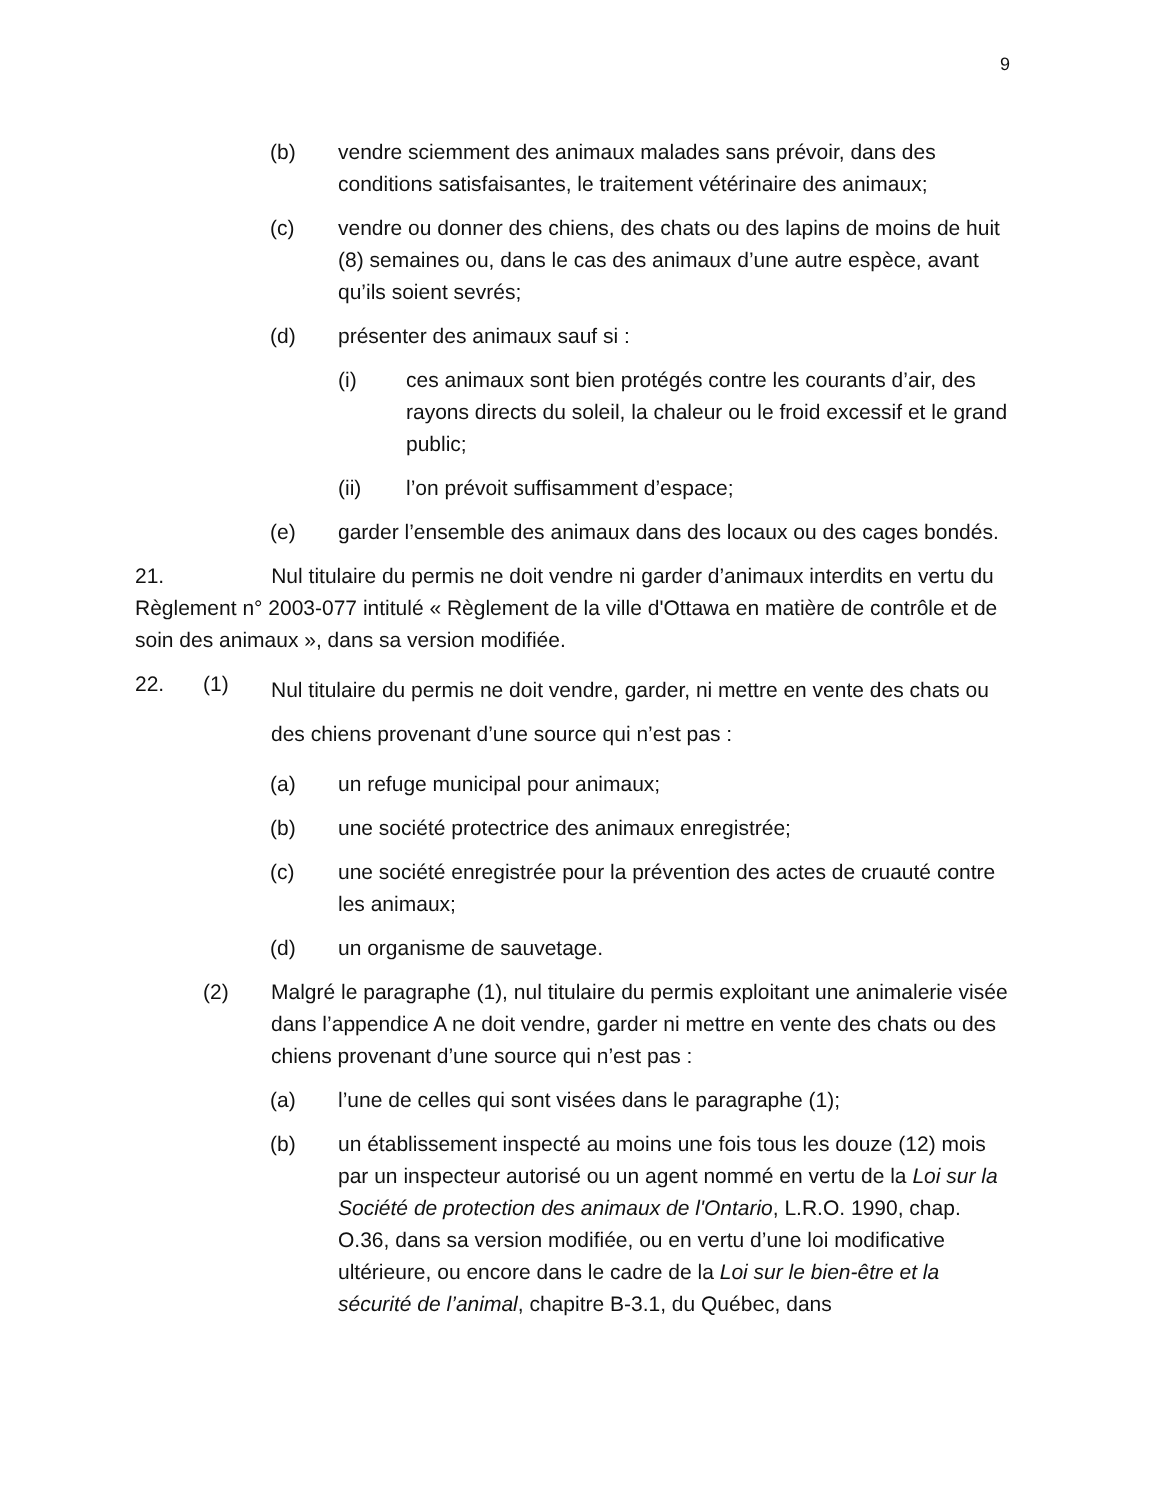9
(b) vendre sciemment des animaux malades sans prévoir, dans des conditions satisfaisantes, le traitement vétérinaire des animaux;
(c) vendre ou donner des chiens, des chats ou des lapins de moins de huit (8) semaines ou, dans le cas des animaux d’une autre espèce, avant qu’ils soient sevrés;
(d) présenter des animaux sauf si :
(i) ces animaux sont bien protégés contre les courants d’air, des rayons directs du soleil, la chaleur ou le froid excessif et le grand public;
(ii) l’on prévoit suffisamment d’espace;
(e) garder l’ensemble des animaux dans des locaux ou des cages bondés.
21. Nul titulaire du permis ne doit vendre ni garder d’animaux interdits en vertu du Règlement n° 2003-077 intitulé « Règlement de la ville d'Ottawa en matière de contrôle et de soin des animaux », dans sa version modifiée.
22. (1) Nul titulaire du permis ne doit vendre, garder, ni mettre en vente des chats ou des chiens provenant d’une source qui n’est pas :
(a) un refuge municipal pour animaux;
(b) une société protectrice des animaux enregistrée;
(c) une société enregistrée pour la prévention des actes de cruauté contre les animaux;
(d) un organisme de sauvetage.
(2) Malgré le paragraphe (1), nul titulaire du permis exploitant une animalerie visée dans l’appendice A ne doit vendre, garder ni mettre en vente des chats ou des chiens provenant d’une source qui n’est pas :
(a) l’une de celles qui sont visées dans le paragraphe (1);
(b) un établissement inspecté au moins une fois tous les douze (12) mois par un inspecteur autorisé ou un agent nommé en vertu de la Loi sur la Société de protection des animaux de l'Ontario, L.R.O. 1990, chap. O.36, dans sa version modifiée, ou en vertu d’une loi modificative ultérieure, ou encore dans le cadre de la Loi sur le bien-être et la sécurité de l’animal, chapitre B-3.1, du Québec, dans